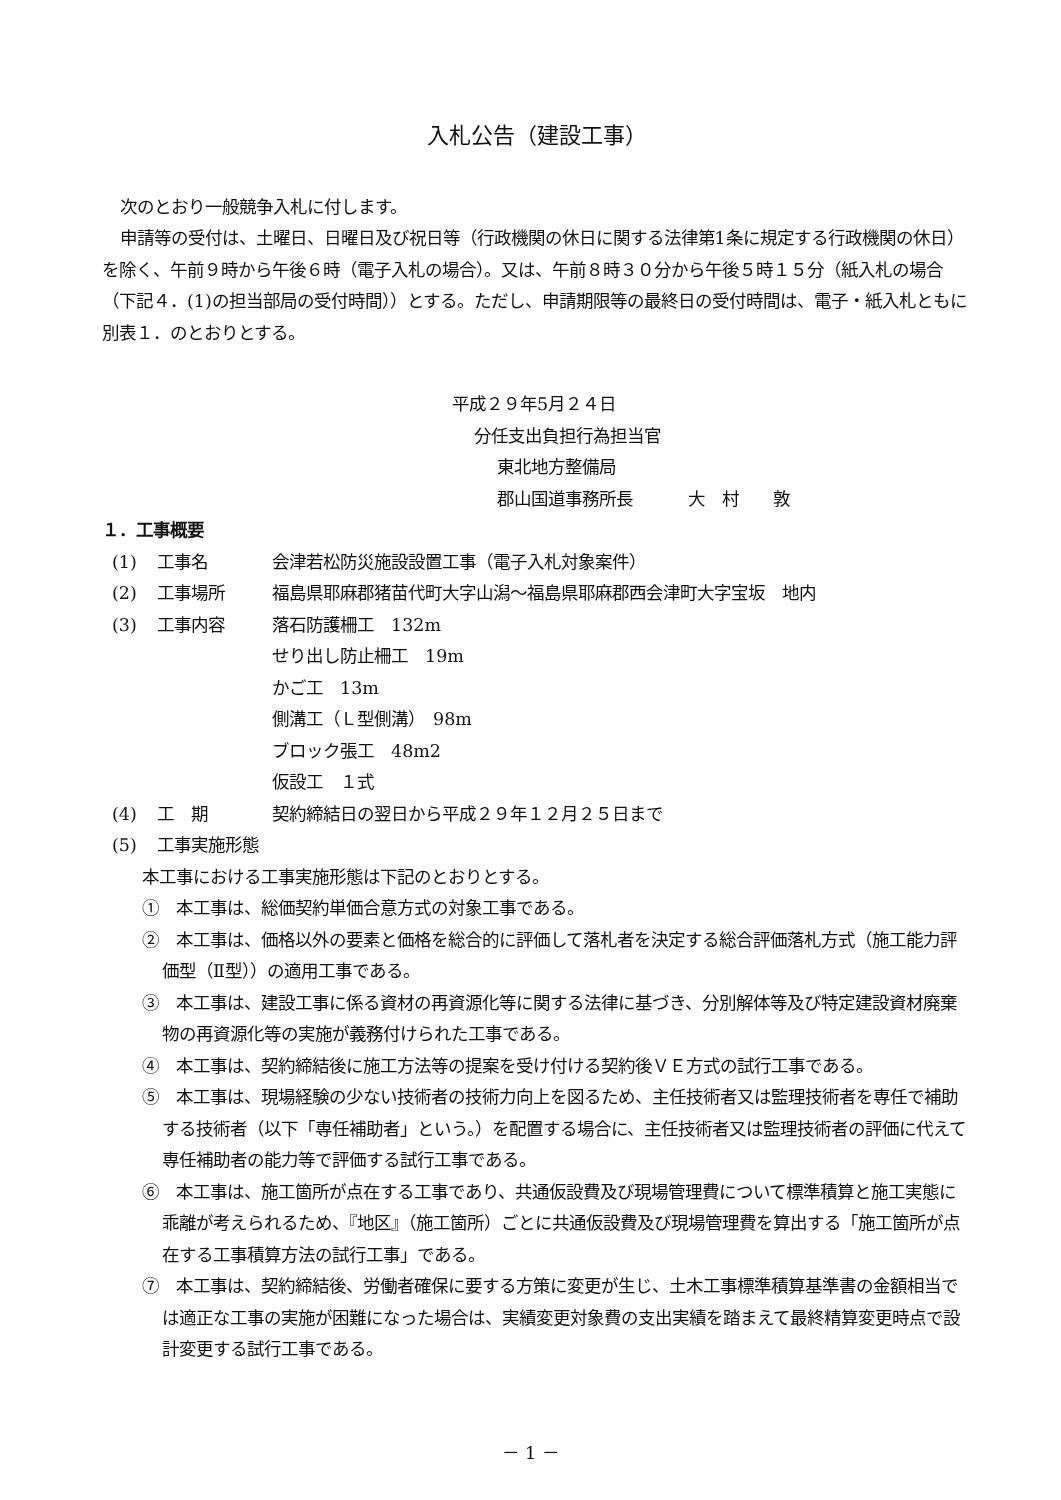入札公告（建設工事）
次のとおり一般競争入札に付します。
申請等の受付は、土曜日、日曜日及び祝日等（行政機関の休日に関する法律第1条に規定する行政機関の休日）を除く、午前９時から午後６時（電子入札の場合）。又は、午前８時３０分から午後５時１５分（紙入札の場合（下記４．(1)の担当部局の受付時間））とする。ただし、申請期限等の最終日の受付時間は、電子・紙入札ともに別表１．のとおりとする。
平成２９年5月２４日
分任支出負担行為担当官
東北地方整備局
郡山国道事務所長 大　村　　敦
１．工事概要
(1) 工事名 会津若松防災施設設置工事（電子入札対象案件）
(2) 工事場所 福島県耶麻郡猪苗代町大字山潟～福島県耶麻郡西会津町大字宝坂　地内
(3) 工事内容 落石防護柵工　132m
せり出し防止柵工　19m
かご工　13m
側溝工（Ｌ型側溝）　98m
ブロック張工　48m2
仮設工　１式
(4) 工　期 契約締結日の翌日から平成２９年１２月２５日まで
(5) 工事実施形態
本工事における工事実施形態は下記のとおりとする。
①　本工事は、総価契約単価合意方式の対象工事である。
②　本工事は、価格以外の要素と価格を総合的に評価して落札者を決定する総合評価落札方式（施工能力評価型（Ⅱ型））の適用工事である。
③　本工事は、建設工事に係る資材の再資源化等に関する法律に基づき、分別解体等及び特定建設資材廃棄物の再資源化等の実施が義務付けられた工事である。
④　本工事は、契約締結後に施工方法等の提案を受け付ける契約後ＶＥ方式の試行工事である。
⑤　本工事は、現場経験の少ない技術者の技術力向上を図るため、主任技術者又は監理技術者を専任で補助する技術者（以下「専任補助者」という。）を配置する場合に、主任技術者又は監理技術者の評価に代えて専任補助者の能力等で評価する試行工事である。
⑥　本工事は、施工箇所が点在する工事であり、共通仮設費及び現場管理費について標準積算と施工実態に乖離が考えられるため、『地区』（施工箇所）ごとに共通仮設費及び現場管理費を算出する「施工箇所が点在する工事積算方法の試行工事」である。
⑦　本工事は、契約締結後、労働者確保に要する方策に変更が生じ、土木工事標準積算基準書の金額相当では適正な工事の実施が困難になった場合は、実績変更対象費の支出実績を踏まえて最終精算変更時点で設計変更する試行工事である。
－ 1 －